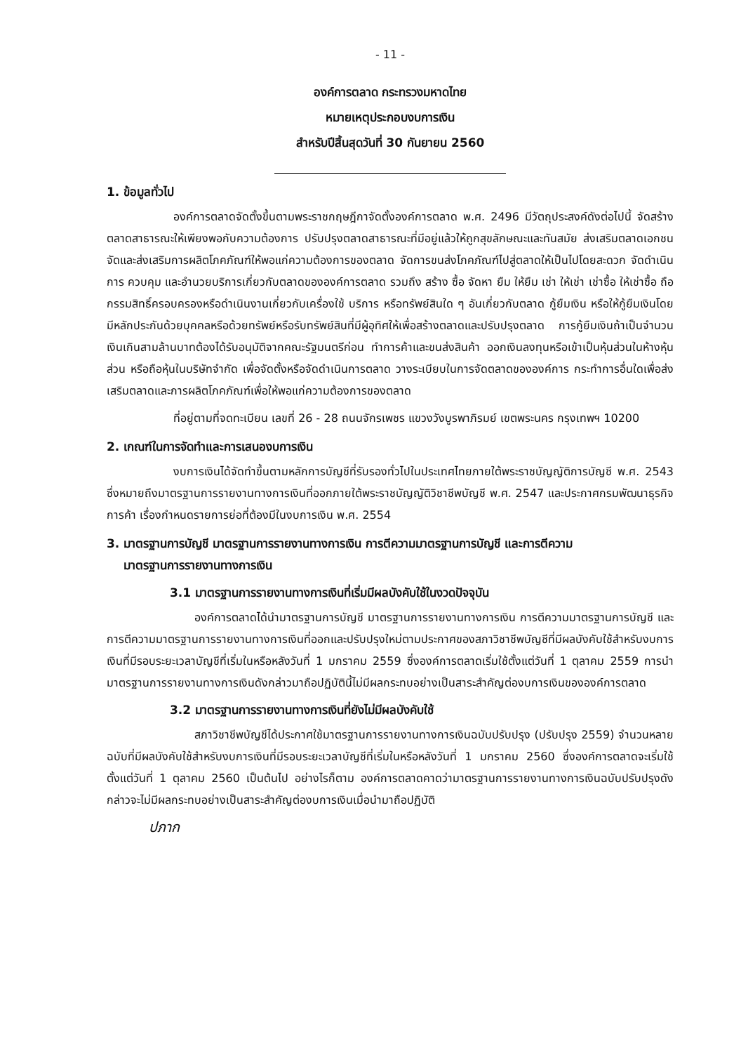- 11 -
องค์การตลาด กระทรวงมหาดไทย
หมายเหตุประกอบงบการเงิน
สำหรับปีสิ้นสุดวันที่ 30 กันยายน 2560
1. ข้อมูลทั่วไป
องค์การตลาดจัดตั้งขึ้นตามพระราชกฤษฎีกาจัดตั้งองค์การตลาด พ.ศ. 2496 มีวัตถุประสงค์ดังต่อไปนี้ จัดสร้างตลาดสาธารณะให้เพียงพอกับความต้องการ ปรับปรุงตลาดสาธารณะที่มีอยู่แล้วให้ถูกสุขลักษณะและทันสมัย ส่งเสริมตลาดเอกชน จัดและส่งเสริมการผลิตโภคภัณฑ์ให้พอแก่ความต้องการของตลาด จัดการขนส่งโภคภัณฑ์ไปสู่ตลาดให้เป็นไปโดยสะดวก จัดดำเนินการ ควบคุม และอำนวยบริการเกี่ยวกับตลาดขององค์การตลาด รวมถึง สร้าง ซื้อ จัดหา ยืม ให้ยืม เช่า ให้เช่า เช่าซื้อ ให้เช่าซื้อ ถือกรรมสิทธิ์ครอบครองหรือดำเนินงานเกี่ยวกับเครื่องใช้ บริการ หรือทรัพย์สินใด ๆ อันเกี่ยวกับตลาด กู้ยืมเงิน หรือให้กู้ยืมเงินโดยมีหลักประกันด้วยบุคคลหรือด้วยทรัพย์หรือรับทรัพย์สินที่มีผู้อุทิศให้เพื่อสร้างตลาดและปรับปรุงตลาด การกู้ยืมเงินถ้าเป็นจำนวนเงินเกินสามล้านบาทต้องได้รับอนุมัติจากคณะรัฐมนตรีก่อน ทำการค้าและขนส่งสินค้า ออกเงินลงทุนหรือเข้าเป็นหุ้นส่วนในห้างหุ้นส่วน หรือถือหุ้นในบริษัทจำกัด เพื่อจัดตั้งหรือจัดดำเนินการตลาด วางระเบียบในการจัดตลาดขององค์การ กระทำการอื่นใดเพื่อส่งเสริมตลาดและการผลิตโภคภัณฑ์เพื่อให้พอแก่ความต้องการของตลาด
ที่อยู่ตามที่จดทะเบียน เลขที่ 26 - 28 ถนนจักรเพชร แขวงวังบูรพาภิรมย์ เขตพระนคร กรุงเทพฯ 10200
2. เกณฑ์ในการจัดทำและการเสนองบการเงิน
งบการเงินได้จัดทำขึ้นตามหลักการบัญชีที่รับรองทั่วไปในประเทศไทยภายใต้พระราชบัญญัติการบัญชี พ.ศ. 2543 ซึ่งหมายถึงมาตรฐานการรายงานทางการเงินที่ออกภายใต้พระราชบัญญัติวิชาชีพบัญชี พ.ศ. 2547 และประกาศกรมพัฒนาธุรกิจการค้า เรื่องกำหนดรายการย่อที่ต้องมีในงบการเงิน พ.ศ. 2554
3. มาตรฐานการบัญชี มาตรฐานการรายงานทางการเงิน การตีความมาตรฐานการบัญชี และการตีความ
มาตรฐานการรายงานทางการเงิน
3.1 มาตรฐานการรายงานทางการเงินที่เริ่มมีผลบังคับใช้ในงวดปัจจุบัน
องค์การตลาดได้นำมาตรฐานการบัญชี มาตรฐานการรายงานทางการเงิน การตีความมาตรฐานการบัญชี และการตีความมาตรฐานการรายงานทางการเงินที่ออกและปรับปรุงใหม่ตามประกาศของสภาวิชาชีพบัญชีที่มีผลบังคับใช้สำหรับงบการเงินที่มีรอบระยะเวลาบัญชีที่เริ่มในหรือหลังวันที่ 1 มกราคม 2559 ซึ่งองค์การตลาดเริ่มใช้ตั้งแต่วันที่ 1 ตุลาคม 2559 การนำมาตรฐานการรายงานทางการเงินดังกล่าวมาถือปฏิบัตินี้ไม่มีผลกระทบอย่างเป็นสาระสำคัญต่องบการเงินขององค์การตลาด
3.2 มาตรฐานการรายงานทางการเงินที่ยังไม่มีผลบังคับใช้
สภาวิชาชีพบัญชีได้ประกาศใช้มาตรฐานการรายงานทางการเงินฉบับปรับปรุง (ปรับปรุง 2559) จำนวนหลายฉบับที่มีผลบังคับใช้สำหรับงบการเงินที่มีรอบระยะเวลาบัญชีที่เริ่มในหรือหลังวันที่ 1 มกราคม 2560 ซึ่งองค์การตลาดจะเริ่มใช้ตั้งแต่วันที่ 1 ตุลาคม 2560 เป็นต้นไป อย่างไรก็ตาม องค์การตลาดคาดว่ามาตรฐานการรายงานทางการเงินฉบับปรับปรุงดังกล่าวจะไม่มีผลกระทบอย่างเป็นสาระสำคัญต่องบการเงินเมื่อนำมาถือปฏิบัติ
ปภาก